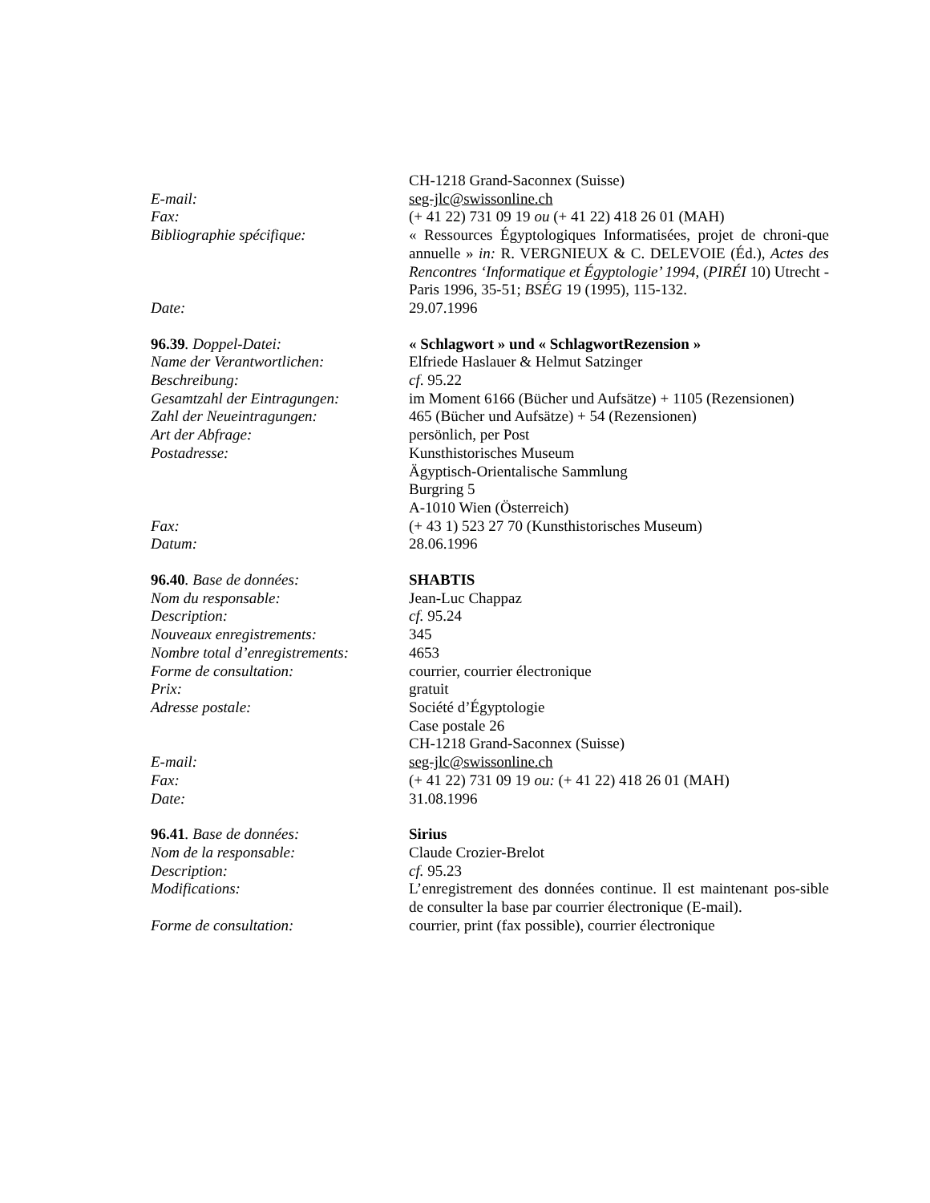| | CH-1218 Grand-Saconnex (Suisse) |
| E-mail: | seg-jlc@swissonline.ch |
| Fax: | (+ 41 22) 731 09 19 ou (+ 41 22) 418 26 01 (MAH) |
| Bibliographie spécifique: | « Ressources Égyptologiques Informatisées, projet de chroni-que annuelle » in: R. VERGNIEUX & C. DELEVOIE (Éd.), Actes des Rencontres ‘Informatique et Égyptologie’ 1994 , ( PIRÉI 10) Utrecht - Paris 1996, 35-51; BSÉG 19 (1995), 115-132. |
| Date: | 29.07.1996 |
| 96.39 . Doppel-Datei: | « Schlagwort » und « SchlagwortRezension » |
| Name der Verantwortlichen: | Elfriede Haslauer & Helmut Satzinger |
| Beschreibung: | cf . 95.22 |
| Gesamtzahl der Eintragungen: | im Moment 6166 (Bücher und Aufsätze) + 1105 (Rezensionen) |
| Zahl der Neueintragungen: | 465 (Bücher und Aufsätze) + 54 (Rezensionen) |
| Art der Abfrage: | persönlich, per Post |
| Postadresse: | Kunsthistorisches Museum Ägyptisch-Orientalische Sammlung Burgring 5 A-1010 Wien (Österreich) |
| Fax: | (+ 43 1) 523 27 70 (Kunsthistorisches Museum) |
| Datum: | 28.06.1996 |
| 96.40 . Base de données: | SHABTIS |
| Nom du responsable: | Jean-Luc Chappaz |
| Description: | cf. 95.24 |
| Nouveaux enregistrements: | 345 |
| Nombre total d’enregistrements: | 4653 |
| Forme de consultation: | courrier, courrier électronique |
| Prix: | gratuit |
| Adresse postale: | Société d’Égyptologie Case postale 26 CH-1218 Grand-Saconnex (Suisse) |
| E-mail: | seg-jlc@swissonline.ch |
| Fax: | (+ 41 22) 731 09 19 ou: (+ 41 22) 418 26 01 (MAH) |
| Date: | 31.08.1996 |
| 96.41 . Base de données: | Sirius |
| Nom de la responsable: | Claude Crozier-Brelot |
| Description: | cf. 95.23 |
| Modifications: | L’enregistrement des données continue. Il est maintenant pos-sible de consulter la base par courrier électronique (E-mail). |
| Forme de consultation: | courrier, print (fax possible), courrier électronique |